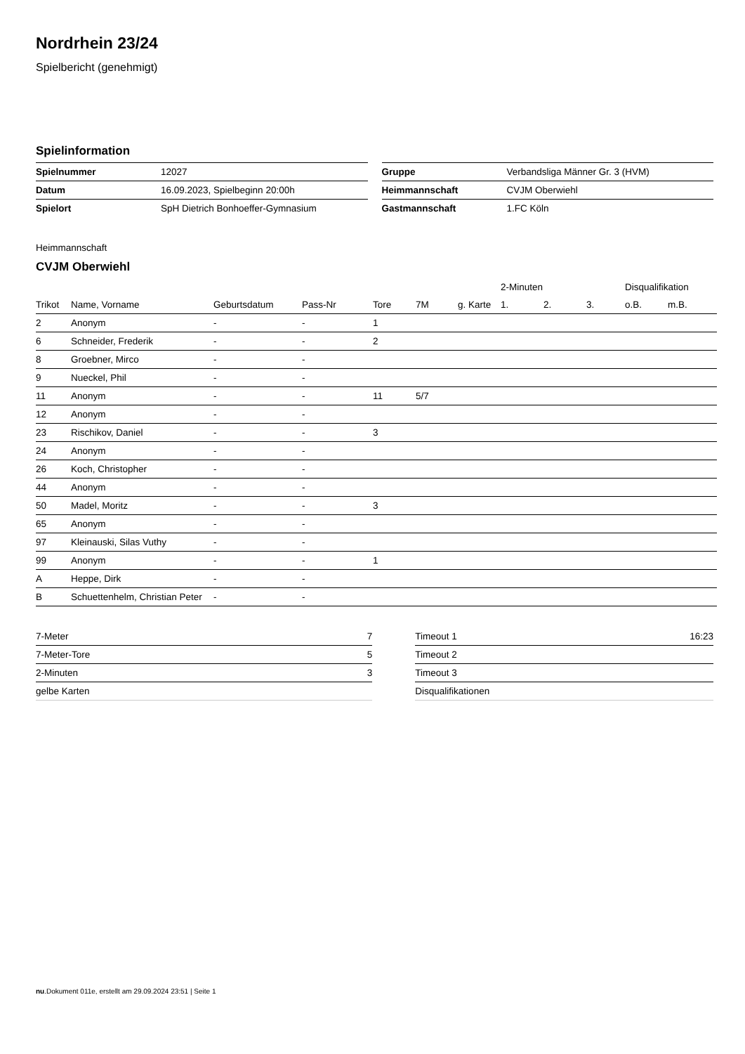Nordrhein 23/24
Spielbericht (genehmigt)
Spielinformation
| Spielnummer | 12027 |
| Datum | 16.09.2023, Spielbeginn 20:00h |
| Spielort | SpH Dietrich Bonhoeffer-Gymnasium |
| Gruppe | Verbandsliga Männer Gr. 3 (HVM) |
| Heimmannschaft | CVJM Oberwiehl |
| Gastmannschaft | 1.FC Köln |
Heimmannschaft
CVJM Oberwiehl
| | | | | | | | 2-Minuten | | | Disqualifikation | |
| --- | --- | --- | --- | --- | --- | --- | --- | --- | --- | --- | --- |
| Trikot | Name, Vorname | Geburtsdatum | Pass-Nr | Tore | 7M | g. Karte | 1. | 2. | 3. | o.B. | m.B. |
| 2 | Anonym | - | - | 1 | | | | | | | |
| 6 | Schneider, Frederik | - | - | 2 | | | | | | | |
| 8 | Groebner, Mirco | - | - | | | | | | | | |
| 9 | Nueckel, Phil | - | - | | | | | | | | |
| 11 | Anonym | - | - | 11 | 5/7 | | | | | | |
| 12 | Anonym | - | - | | | | | | | | |
| 23 | Rischikov, Daniel | - | - | 3 | | | | | | | |
| 24 | Anonym | - | - | | | | | | | | |
| 26 | Koch, Christopher | - | - | | | | | | | | |
| 44 | Anonym | - | - | | | | | | | | |
| 50 | Madel, Moritz | - | - | 3 | | | | | | | |
| 65 | Anonym | - | - | | | | | | | | |
| 97 | Kleinauski, Silas Vuthy | - | - | | | | | | | | |
| 99 | Anonym | - | - | 1 | | | | | | | |
| A | Heppe, Dirk | - | - | | | | | | | | |
| B | Schuettenhelm, Christian Peter | - | - | | | | | | | | |
| 7-Meter | 7 |
| 7-Meter-Tore | 5 |
| 2-Minuten | 3 |
| gelbe Karten | |
| Timeout 1 | 16:23 |
| Timeout 2 | |
| Timeout 3 | |
| Disqualifikationen | |
nu.Dokument 011e, erstellt am 29.09.2024 23:51 | Seite 1